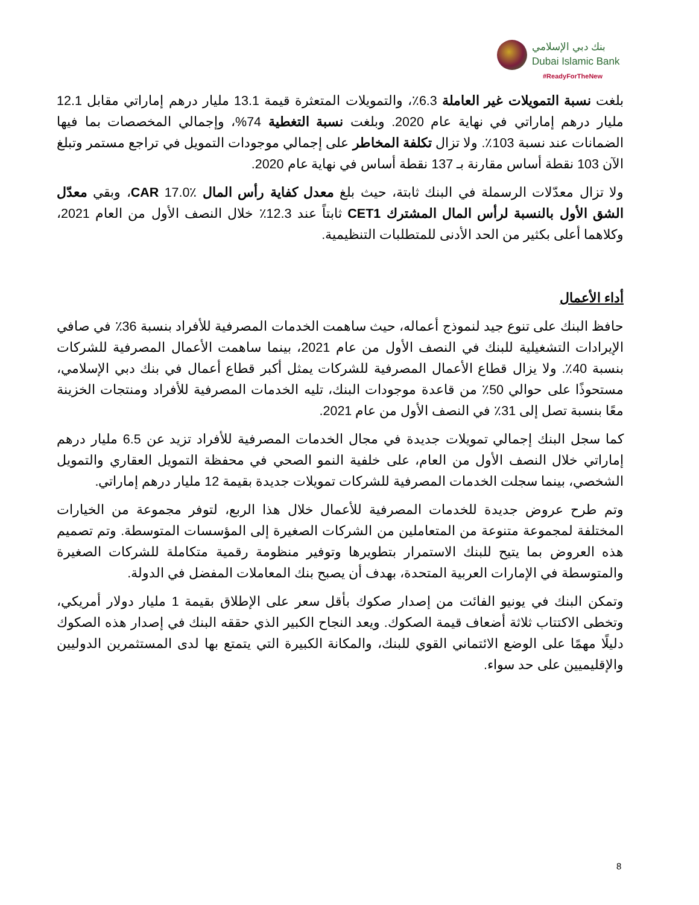بنك دبي الإسلامي
Dubai Islamic Bank
#ReadyForTheNew
بلغت نسبة التمويلات غير العاملة 6.3٪، والتمويلات المتعثرة قيمة 13.1 مليار درهم إماراتي مقابل 12.1 مليار درهم إماراتي في نهاية عام 2020. وبلغت نسبة التغطية 74%، وإجمالي المخصصات بما فيها الضمانات عند نسبة 103٪. ولا تزال تكلفة المخاطر على إجمالي موجودات التمويل في تراجع مستمر وتبلغ الآن 103 نقطة أساس مقارنة بـ 137 نقطة أساس في نهاية عام 2020.
ولا تزال معدّلات الرسملة في البنك ثابتة، حيث بلغ معدل كفاية رأس المال CAR 17.0٪، وبقي معدّل الشق الأول بالنسبة لرأس المال المشترك CET1 ثابتاً عند 12.3٪ خلال النصف الأول من العام 2021، وكلاهما أعلى بكثير من الحد الأدنى للمتطلبات التنظيمية.
أداء الأعمال
حافظ البنك على تنوع جيد لنموذج أعماله، حيث ساهمت الخدمات المصرفية للأفراد بنسبة 36٪ في صافي الإيرادات التشغيلية للبنك في النصف الأول من عام 2021، بينما ساهمت الأعمال المصرفية للشركات بنسبة 40٪. ولا يزال قطاع الأعمال المصرفية للشركات يمثل أكبر قطاع أعمال في بنك دبي الإسلامي، مستحوذًا على حوالي 50٪ من قاعدة موجودات البنك، تليه الخدمات المصرفية للأفراد ومنتجات الخزينة معًا بنسبة تصل إلى 31٪ في النصف الأول من عام 2021.
كما سجل البنك إجمالي تمويلات جديدة في مجال الخدمات المصرفية للأفراد تزيد عن 6.5 مليار درهم إماراتي خلال النصف الأول من العام، على خلفية النمو الصحي في محفظة التمويل العقاري والتمويل الشخصي، بينما سجلت الخدمات المصرفية للشركات تمويلات جديدة بقيمة 12 مليار درهم إماراتي.
وتم طرح عروض جديدة للخدمات المصرفية للأعمال خلال هذا الربع، لتوفر مجموعة من الخيارات المختلفة لمجموعة متنوعة من المتعاملين من الشركات الصغيرة إلى المؤسسات المتوسطة. وتم تصميم هذه العروض بما يتيح للبنك الاستمرار بتطويرها وتوفير منظومة رقمية متكاملة للشركات الصغيرة والمتوسطة في الإمارات العربية المتحدة، بهدف أن يصبح بنك المعاملات المفضل في الدولة.
وتمكن البنك في يونيو الفائت من إصدار صكوك بأقل سعر على الإطلاق بقيمة 1 مليار دولار أمريكي، وتخطى الاكتتاب ثلاثة أضعاف قيمة الصكوك. ويعد النجاح الكبير الذي حققه البنك في إصدار هذه الصكوك دليلًا مهمًا على الوضع الائتماني القوي للبنك، والمكانة الكبيرة التي يتمتع بها لدى المستثمرين الدوليين والإقليميين على حد سواء.
8